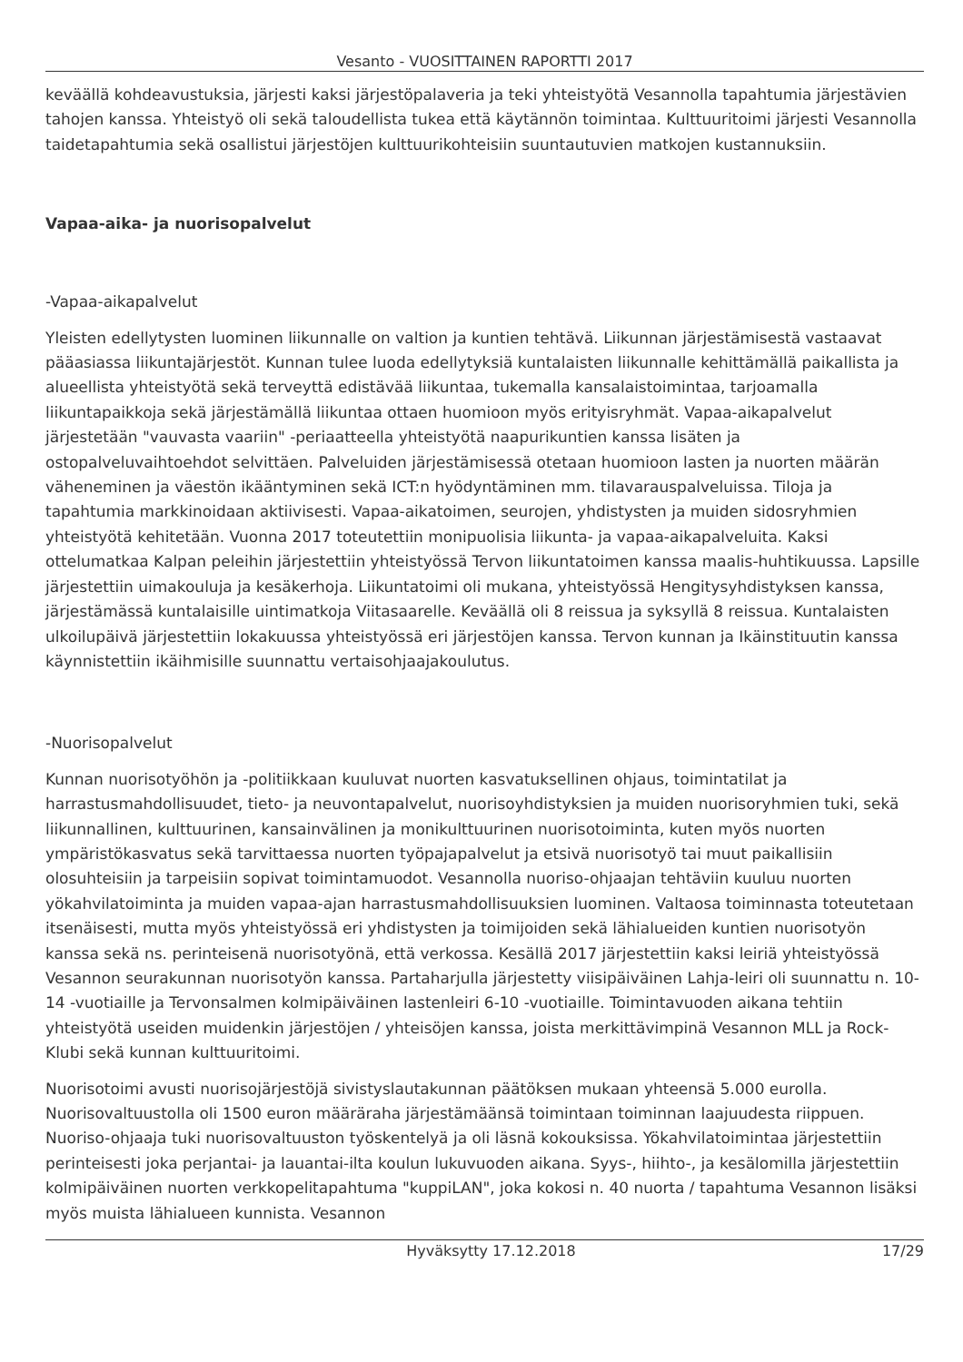Vesanto - VUOSITTAINEN RAPORTTI 2017
keväällä kohdeavustuksia, järjesti kaksi järjestöpalaveria ja teki yhteistyötä Vesannolla tapahtumia järjestävien tahojen kanssa. Yhteistyö oli sekä taloudellista tukea että käytännön toimintaa. Kulttuuritoimi järjesti Vesannolla taidetapahtumia sekä osallistui järjestöjen kulttuurikohteisiin suuntautuvien matkojen kustannuksiin.
Vapaa-aika- ja nuorisopalvelut
-Vapaa-aikapalvelut
Yleisten edellytysten luominen liikunnalle on valtion ja kuntien tehtävä. Liikunnan järjestämisestä vastaavat pääasiassa liikuntajärjestöt. Kunnan tulee luoda edellytyksiä kuntalaisten liikunnalle kehittämällä paikallista ja alueellista yhteistyötä sekä terveyttä edistävää liikuntaa, tukemalla kansalaistoimintaa, tarjoamalla liikuntapaikkoja sekä järjestämällä liikuntaa ottaen huomioon myös erityisryhmät. Vapaa-aikapalvelut järjestetään "vauvasta vaariin" -periaatteella yhteistyötä naapurikuntien kanssa lisäten ja ostopalveluvaihtoehdot selvittäen. Palveluiden järjestämisessä otetaan huomioon lasten ja nuorten määrän väheneminen ja väestön ikääntyminen sekä ICT:n hyödyntäminen mm. tilavarauspalveluissa. Tiloja ja tapahtumia markkinoidaan aktiivisesti. Vapaa-aikatoimen, seurojen, yhdistysten ja muiden sidosryhmien yhteistyötä kehitetään. Vuonna 2017 toteutettiin monipuolisia liikunta- ja vapaa-aikapalveluita. Kaksi ottelumatkaa Kalpan peleihin järjestettiin yhteistyössä Tervon liikuntatoimen kanssa maalis-huhtikuussa. Lapsille järjestettiin uimakouluja ja kesäkerhoja. Liikuntatoimi oli mukana, yhteistyössä Hengitysyhdistyksen kanssa, järjestämässä kuntalaisille uintimatkoja Viitasaarelle. Keväällä oli 8 reissua ja syksyllä 8 reissua. Kuntalaisten ulkoilupäivä järjestettiin lokakuussa yhteistyössä eri järjestöjen kanssa. Tervon kunnan ja Ikäinstituutin kanssa käynnistettiin ikäihmisille suunnattu vertaisohjaajakoulutus.
-Nuorisopalvelut
Kunnan nuorisotyöhön ja -politiikkaan kuuluvat nuorten kasvatuksellinen ohjaus, toimintatilat ja harrastusmahdollisuudet, tieto- ja neuvontapalvelut, nuorisoyhdistyksien ja muiden nuorisoryhmien tuki, sekä liikunnallinen, kulttuurinen, kansainvälinen ja monikulttuurinen nuorisotoiminta, kuten myös nuorten ympäristökasvatus sekä tarvittaessa nuorten työpajapalvelut ja etsivä nuorisotyö tai muut paikallisiin olosuhteisiin ja tarpeisiin sopivat toimintamuodot. Vesannolla nuoriso-ohjaajan tehtäviin kuuluu nuorten yökahvilatoiminta ja muiden vapaa-ajan harrastusmahdollisuuksien luominen. Valtaosa toiminnasta toteutetaan itsenäisesti, mutta myös yhteistyössä eri yhdistysten ja toimijoiden sekä lähialueiden kuntien nuorisotyön kanssa sekä ns. perinteisenä nuorisotyönä, että verkossa. Kesällä 2017 järjestettiin kaksi leiriä yhteistyössä Vesannon seurakunnan nuorisotyön kanssa. Partaharjulla järjestetty viisipäiväinen Lahja-leiri oli suunnattu n. 10-14 -vuotiaille ja Tervonsalmen kolmipäiväinen lastenleiri 6-10 -vuotiaille. Toimintavuoden aikana tehtiin yhteistyötä useiden muidenkin järjestöjen / yhteisöjen kanssa, joista merkittävimpinä Vesannon MLL ja Rock-Klubi sekä kunnan kulttuuritoimi.
Nuorisotoimi avusti nuorisojärjestöjä sivistyslautakunnan päätöksen mukaan yhteensä 5.000 eurolla. Nuorisovaltuustolla oli 1500 euron määräraha järjestämäänsä toimintaan toiminnan laajuudesta riippuen. Nuoriso-ohjaaja tuki nuorisovaltuuston työskentelyä ja oli läsnä kokouksissa. Yökahvilatoimintaa järjestettiin perinteisesti joka perjantai- ja lauantai-ilta koulun lukuvuoden aikana. Syys-, hiihto-, ja kesälomilla järjestettiin kolmipäiväinen nuorten verkkopelitapahtuma "kuppiLAN", joka kokosi n. 40 nuorta / tapahtuma Vesannon lisäksi myös muista lähialueen kunnista. Vesannon
Hyväksytty 17.12.2018 17/29